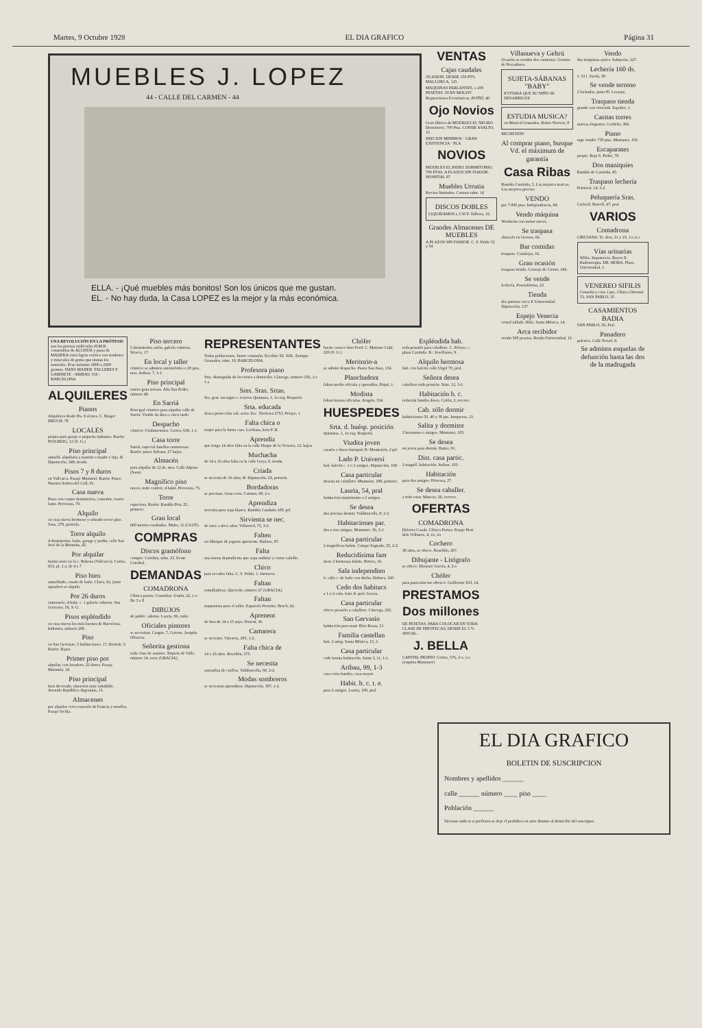Martes, 9 Octubre 1928 EL DIA GRAFICO Página 31
MUEBLES J. LOPEZ
44 - CALLE DEL CARMEN - 44
ELLA. - ¡Qué muebles más bonitos! Son los únicos que me gustan.
EL. - No hay duda, la Casa LOPEZ es la mejor y la más económica.
UNA REVOLUCIÓN EN LA PRÓTESIS
son las piernas artificiales H.M.B. construídas de ALUDUR y pasta de MADERA extra ligera exótica con tendones y músculos de goma que imitan los naturales. Peso máximo 2000 a 2500 gramos. HANS MADER. TALLERES Y GABINETE - ARIBAU 154 - BARCELONA
ALQUILERES
Pianos
Alquileres desde Pts. 8 al mes. C. Bieger BRUCH, 78
LOCALES
propio para garaje o pequeña industria. Razón: PUIGREIG, 12 (S. G.)
Piso principal
amuebl. alquilaría a matrim o madre e hija. R. Diputación, 348, tienda.
Pisos 7 y 8 duros
en Vallcarca. Pasaje Ministral. Razón: Paseo Nuestra Señora del Coll, 91.
Casa nueva
Pisos con cuatro dormitorios, comedor, cuarto baño. Provenza, 79.
Alquilo
en casa nueva hermoso y soleado tercer piso. Sans, 279, portería.
Torre alquilo
4 dormitorios, baño, garage y jardín, calle San José de la Montaña, 42.
Por alquilar
bonita torre en la c. Rubens (Vallcarca). Cortes, 653, pl. 1.a; de 4 a 7
Piso bien
amueblado, cuarto de baño. Claris, 62, junto apeadero se alquila.
Por 26 duros
entresuelo, 4 habs. c. 1 galería cubierta. San Gervasio, 56, S. G.
Pisos espléndido
en casa nueva los más baratos de Barcelona. Industria, número 206.
Piso
en San Gervasio, 5 habitaciones. 17, Bertrán. 5. Razón: Bajos.
Primer piso por
alquilar, con lavadero, 22 duros. Pasaje Marimón, 18.
Piso principal
bien decorado, situación muy saludable. Avenida República Argentina, 15.
Almacenes
por alquilar cerca estación de Francia y muelles. Pasaje Sicilia.
Piso tercero
5 dormitorios salón, galería cubierta. Séneca, 17.
En local y taller
céntrico se admiten automóviles a 20 ptas. mes. Aribau, 7, 1-1.
Piso principal
entero gran terraza. Alta San Pedro, número 48.
En Sarriá
Principal céntrico para alquilar calle de Sarriá. Visible de diez a cinco tarde.
Despacho
céntrico 3 habitaciones. Cortes, 638, 1-1.
Casa torre
Sarriá, especial familias numerosas. Razón: paseo Adcans, 27 bajos.
Almacén
para alquilar de 12 ds. mes. Calle Alpeno (Sans).
Magnífico piso
nuevo, todo confort, 4 habit. Provenza, 75.
Torre
espaciosa. Razón: Rambla Prat, 25, primero.
Gran local
600 metros cuadrados. Malta, 11 (CLOT).
COMPRAS
Discos gramófono
compro. Corribia, núm. 23, frente Catedral.
DEMANDAS
COMADRONA
Clínica partos. Consultas: Unión, 22, 1.o De 3 a 8
DIBUJOS
de public. adorno. Lauria, 96, entlo.
Oficiales pintores
se necesitan. Cargen, 7, Gerona. Joaquín Oliveras.
Señorita gestiona
toda clase de asuntos. Xiquets de Valls, número 14, torre (GRACIA).
REPRESENTANTES
Todas poblaciones, fuerte comisión. Escribir: EL SOL. Enrique Granados, núm. 10, BARCELONA.
Profesora piano
Srta. distinguida da lecciones a domicilio. Cáncega, número 256, 1.o 1.a
Sres. Sras. Srtas.
Sra. gest. encargos c. reserva Quintana, 1, 1o esq. Boquería
Srta. educada
desea protección cab. serio. Esc. Tiroleses 2753, Pelayo, 1
Falta chica o
mujer para la faena casa. Luchana, letra P. R.
Aprendiz
que tenga 14 años falta en la calle Duque de la Victoria, 12, bajos.
Muchacha
de 14 a 16 años falta en la calle Goya, 8, tienda.
Criada
se necesita de 16 años. R: Diputación, 63, portería.
Bordadoras
se precisan. Gran econ. Carmen, 68, 2.o
Aprendiza
necesita para ropa blanca. Rambla Cataluña 108, prl.
Sirvienta se nec.
de once a doce años. Villarroel, 75, 3-2.
Falten
en fábrique de joguets aprenents. Balmes, 87.
Falta
una buena dependienta que sepa ondular y cortar cabello.
Chico
para recados falta. C. S. Pablo, 1, farmacia.
Faltan
remalladoras. Quevedo, número 27 (GRACIA).
Faltan
maquinista para el taller. Zapatería Perucha. Bruch, 62.
Aprenent
de fora de 14 a 15 anys. Ponent, 36.
Camarera
se necesita. Valencia, 293, 1-2.
Falta chica de
14 a 16 años. Rosellón, 375.
Se necesita
aurendiza de cuellos. Valldoncella, 60, 2-2.
Modas sombreros
se necesitan aprendizas. Diputación, 307, 1-2.
Chófer
fuerte conoce bien Ford. C. Mariano Cubí, 220 (S. G.)
Meritorio-a
se admite despacho. Paseo San Juan, 154.
Planchadora
faltan medio oficiala y aprendiza. Piqué, 1.
Modista
faltan buenas oficialas. Aragón, 334.
HUESPEDES
Srta. d. huésp. posición
Quintana, 1, 1o esq. Boquería
Viudita joven
casaría o desea huésped. R: Montesión, 2 prl
Lado P. Universi
hab. balcón c. 1 o 2 amigos. Diputación, 168.
Casa particular
desean un caballero. Muntaner, 189, primero.
Lauria, 54, pral
habitación matrimonio o 2 amigos.
Se desea
dos jóvenes dormir. Valldoncella, 8, 2-2.
Habitaciones par.
dos o tres amigos. Muntaner, 36, 3-1.
Casa particular
2 magníficas habits. Campo Sagrado, 25, 2-2.
Reducidísima fam
tiene 2 hermosas habits. Botera, 16.
Sala independien
b. calle c. de baño con ducha. Balmes, 160.
Cedo dos habitacs
a 1 o 2 cabs. letra A. pral. Gracia.
Casa particular
ofrece pensión a caballero. Cáncega, 226.
San Gervasio
habitación para matr. Ríos Rosas, 51.
Familia castellan
hab. 2 amig. Santa Mónica, 15, 2.
Casa particular
cede bonita habitación. Jaime I, 11, 1-1.
Aribau, 99, 1-3
casa corta familia. casa mayor.
Habit. b. c. t. e.
para 2 amigos. Lauria, 100, pral.
Espléndida hab.
toda pensión para caballero. C. Pelayo, c. plaza Cataluña. R.: Jovellanos, 9.
Alquilo hermosa
hab. con balcón calle Urgel 70, pral.
Señora desea
caballero toda pensión. Sitio, 12, 3-1.
Habitación b. c.
reducida familia desea. Colón, 2, tercero.
Cab. sólo dormir
habitaciones 50, 40 y 30 pts. Junqueras, 13.
Salita y dormitor
2 hermanos o amigos. Muntaner, 183.
Se desea
un joven para dormir. Bañes, 91.
Dist. casa partic.
2 magníf. habitación. Aribau, 103.
Habitación
para dos amigos. Princesa, 27.
Se desea caballer.
a todo estar. Mancso, 66, tercero.
OFERTAS
COMADRONA
Dolores Casals. Clínica Partos. Pasaje Hort dels Velluters, 4, 1o, 2a
Cochero
38 años, se ofrece. Rosellón, 207.
Dibujante - Litógrafo
se ofrece. Dionisio García, 4, 5.o
Chófer
para particular me ofrezco. Guillermo Tell, 14.
PRESTAMOS
Dos millones
DE PESETAS, PARA COLOCAR EN TODA CLASE DE HIPOTECAS, DESDE EL 5 % ANUAL.
J. BELLA
CAPITAL PROPIO. Cortes, 576, 2.o, 1.a (esquina Muntaner)
VENTAS
Cajas caudales
OCASION, DESDE 150 PTS. MALLORCA, 125
MAQUINAS PARLANTES, a 100 PESETAS. JUAN MOLIST
Reparaciones Económicas. AVIÑÓ, 40
Ojo Novios
Gran fábrica de MUEBLES EL NEGRO. Dormitorio, 700 Ptas. CONDE ASALTO, 15
PRECIOS MINIMOS · GRAN EXISTENCIA · PLA
NOVIOS
MUEBLES EL INDIO. DORMITORIO, 700 PTAS. A PLAZOS SIN FIADOR. HOSPITAL 87
Muebles Urrutia
Precios limitados. Carmen núm. 14
DISCOS DOBLES
LIQUIDAMOS a 3 50 P. Talleres, 16
Grandes Almacenes DE MUEBLES
A PLAZOS SIN FIADOR. C. S. Pablo 52 y 54
Villanueva y Geltrú
Ocasión se venden dos camiones. Gremio de Pescadores.
SUJETA-SÁBANAS "BABY"
EVITARÁ QUE SU NIÑO SE DESABRIGUE
ESTUDIA MUSICA?
en Musical Granados, Baños Nuevos, 8
BECHSTEIN
Al comprar piano, busque Vd. el máximum de garantía
Casa Ribas
Rambla Cataluña, 5. Las mejores marcas. Los mejores precios
VENDO
por 7.000 ptas. Independencia, 94.
Vendo máquina
Wertheim con motor nueva.
Se traspasa
almacén en Gerona, 66.
Bar comidas
traspaso. Canalejas, 16.
Gran ocasión
traspaso tienda. Consejo de Ciento, 246.
Se vende
lechería. Puertaferrisa, 23.
Tienda
dos puertas cerca P. Universidad. Diputación, 137.
Espejo Venecia
cristal tallado. Rbla. Santa Mónica, 14.
Arca recibidor
vendo 500 pesetas. Ronda Universidad, 12.
Vendo
dos máquinas ojales. Salmerón, 227.
Lechería 160 ds.
v. 33 l. Sarriá, 38.
Se vende terreno
2 fachadas, junto Pl. Lesseps.
Traspaso tienda
grande con vivienda. Espalter, 1.
Casitas torres
nuevas elegantes. Cerdeña, 366.
Piano
urge vender 750 ptas. Muntaner, 102.
Escaparates
propio. Baja S. Pedro, 78.
Dos maniquíes
Rambla de Cataluña, 85.
Traspaso lechería
Petritxol, 14, 3-2.
Peluquería Sras.
Crelxell, Borrell, 47, pral.
VARIOS
Comadrona
CIRUJANA. Ts. ders, 21 y 23, 1.o 2.a
Vías urinarias
Sífilis. Impotencia. Rayos X. Radioterapia. DR. MORA. Plaza Universidad, 1.
VENEREO SIFILIS
Consulta y cura 1 pta. Clínica Oriental. 53, SAN PABLO, 35
CASAMIENTOS BADIA
SAN PABLO, 56, Pral.
Panadero
práctico. Calle Teruel, 9.
Se admiten esquelas de defunción hasta las dos de la madrugada
EL DIA GRAFICO
BOLETIN DE SUSCRIPCION
Nombres y apellidos ______
calle ______ número ____ piso ____
Población ______
Sírvanse indicar si prefieren se deje el periódico en sitio distinto al domicilio del suscriptor.